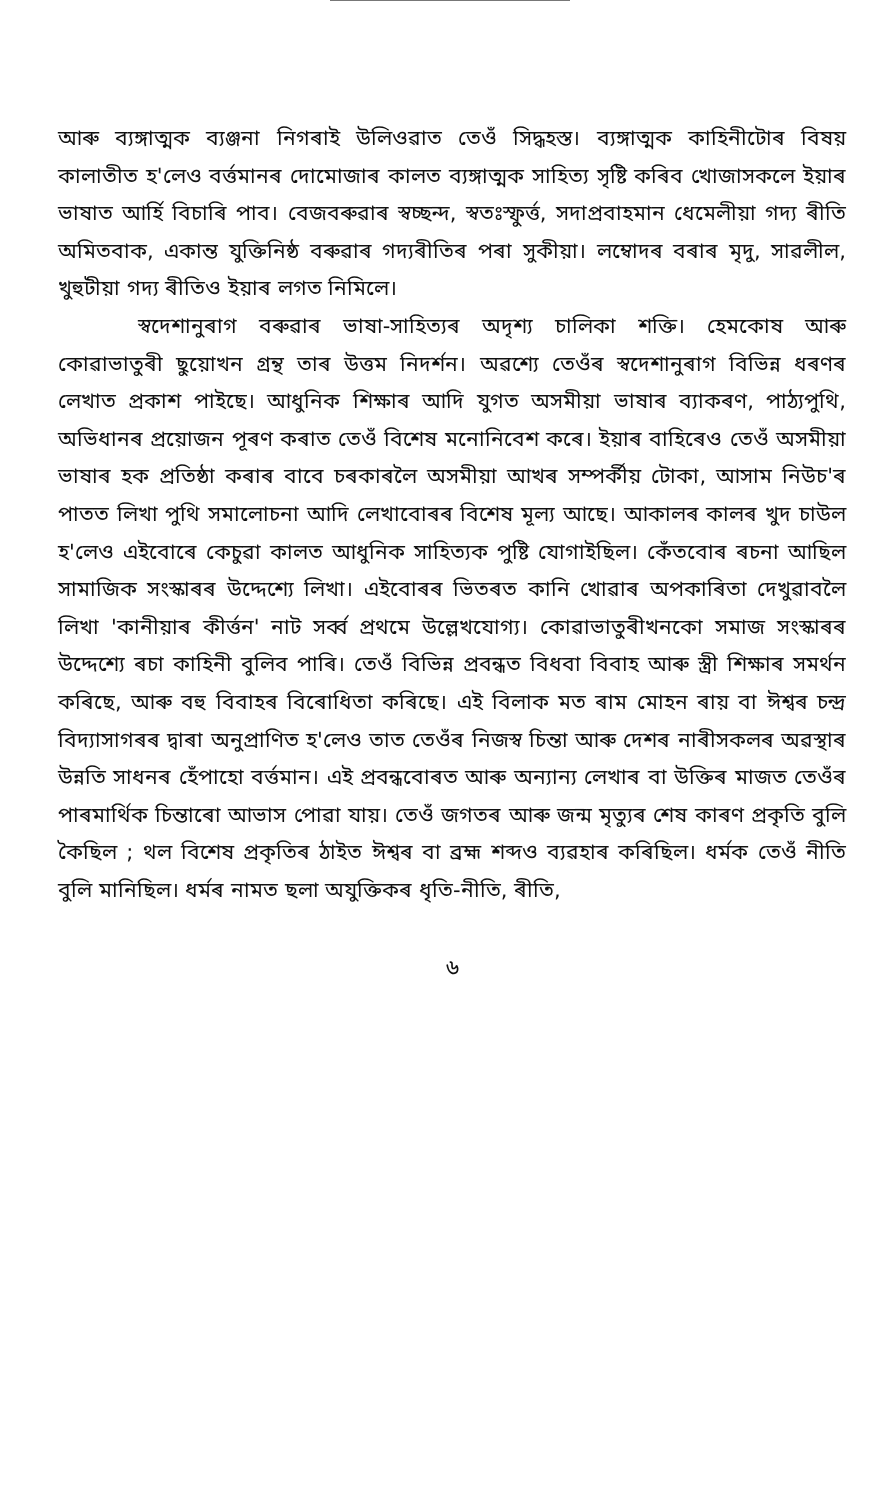আৰু ব্যঙ্গাত্মক ব্যঞ্জনা নিগৰাই উলিওৱাত তেওঁ সিদ্ধহস্ত। ব্যঙ্গাত্মক কাহিনীটোৰ বিষয় কালাতীত হ'লেও বৰ্ত্তমানৰ দোমোজাৰ কালত ব্যঙ্গাত্মক সাহিত্য সৃষ্টি কৰিব খোজাসকলে ইয়াৰ ভাষাত আৰ্হি বিচাৰি পাব। বেজবৰুৱাৰ স্বচ্ছন্দ, স্বতঃস্ফুৰ্ত্ত, সদাপ্ৰবাহমান ধেমেলীয়া গদ্য ৰীতি অমিতবাক, একান্ত যুক্তিনিষ্ঠ বৰুৱাৰ গদ্যৰীতিৰ পৰা সুকীয়া। লম্বোদৰ বৰাৰ মৃদু, সাৱলীল, খুহুটীয়া গদ্য ৰীতিও ইয়াৰ লগত নিমিলে।
স্বদেশানুৰাগ বৰুৱাৰ ভাষা-সাহিত্যৰ অদৃশ্য চালিকা শক্তি। হেমকোষ আৰু কোৱাভাতুৰী ছুয়োখন গ্ৰন্থ তাৰ উত্তম নিদৰ্শন। অৱশ্যে তেওঁৰ স্বদেশানুৰাগ বিভিন্ন ধৰণৰ লেখাত প্ৰকাশ পাইছে। আধুনিক শিক্ষাৰ আদি যুগত অসমীয়া ভাষাৰ ব্যাকৰণ, পাঠ্যপুথি, অভিধানৰ প্ৰয়োজন পূৰণ কৰাত তেওঁ বিশেষ মনোনিবেশ কৰে। ইয়াৰ বাহিৰেও তেওঁ অসমীয়া ভাষাৰ হক প্ৰতিষ্ঠা কৰাৰ বাবে চৰকাৰলৈ অসমীয়া আখৰ সম্পৰ্কীয় টোকা, আসাম নিউচ'ৰ পাতত লিখা পুথি সমালোচনা আদি লেখাবোৰৰ বিশেষ মূল্য আছে। আকালৰ কালৰ খুদ চাউল হ'লেও এইবোৰে কেচুৱা কালত আধুনিক সাহিত্যক পুষ্টি যোগাইছিল। কেঁতবোৰ ৰচনা আছিল সামাজিক সংস্কাৰৰ উদ্দেশ্যে লিখা। এইবোৰৰ ভিতৰত কানি খোৱাৰ অপকাৰিতা দেখুৱাবলৈ লিখা 'কানীয়াৰ কীৰ্ত্তন' নাট সৰ্ব্ব প্ৰথমে উল্লেখযোগ্য। কোৱাভাতুৰীখনকো সমাজ সংস্কাৰৰ উদ্দেশ্যে ৰচা কাহিনী বুলিব পাৰি। তেওঁ বিভিন্ন প্ৰবন্ধত বিধবা বিবাহ আৰু স্ত্ৰী শিক্ষাৰ সমৰ্থন কৰিছে, আৰু বহু বিবাহৰ বিৰোধিতা কৰিছে। এই বিলাক মত ৰাম মোহন ৰায় বা ঈশ্বৰ চন্দ্ৰ বিদ্যাসাগৰৰ দ্বাৰা অনুপ্ৰাণিত হ'লেও তাত তেওঁৰ নিজস্ব চিন্তা আৰু দেশৰ নাৰীসকলৰ অৱস্থাৰ উন্নতি সাধনৰ হেঁপাহো বৰ্ত্তমান। এই প্ৰবন্ধবোৰত আৰু অন্যান্য লেখাৰ বা উক্তিৰ মাজত তেওঁৰ পাৰমাৰ্থিক চিন্তাৰো আভাস পোৱা যায়। তেওঁ জগতৰ আৰু জন্ম মৃত্যুৰ শেষ কাৰণ প্ৰকৃতি বুলি কৈছিল ; থল বিশেষ প্ৰকৃতিৰ ঠাইত ঈশ্বৰ বা ব্ৰহ্ম শব্দও ব্যৱহাৰ কৰিছিল। ধৰ্মক তেওঁ নীতি বুলি মানিছিল। ধৰ্মৰ নামত ছলা অযুক্তিকৰ ধৃতি-নীতি, ৰীতি,
৬